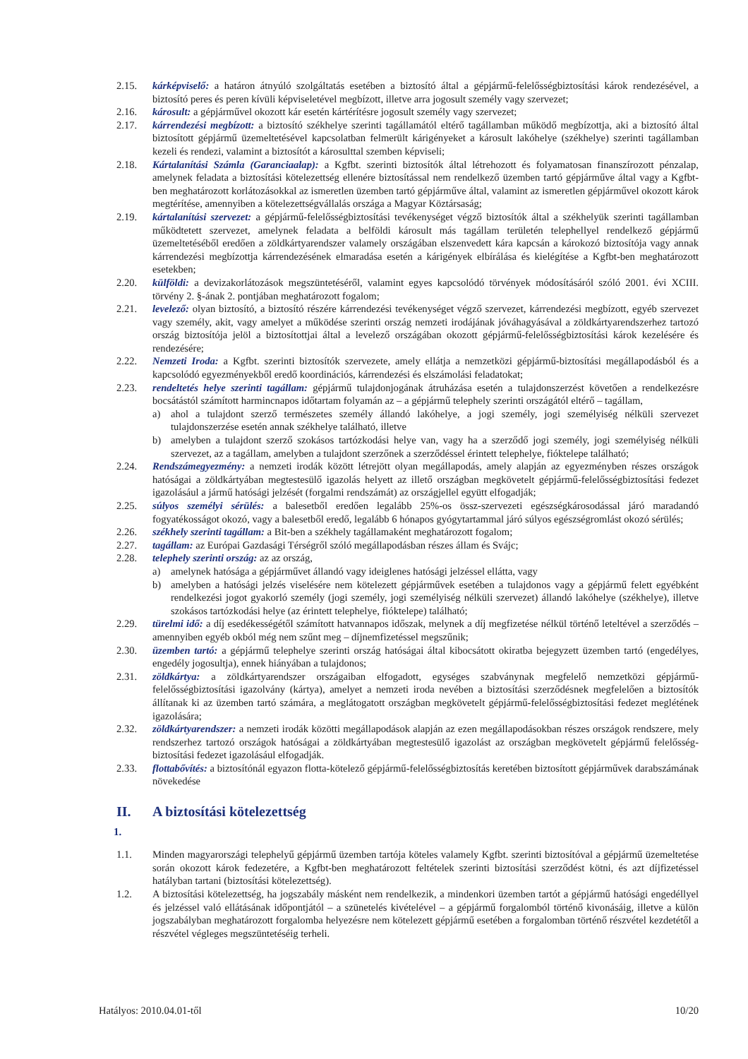2.15. kárképviselő: a határon átnyúló szolgáltatás esetében a biztosító által a gépjármű-felelősségbiztosítási károk rendezésével, a biztosító peres és peren kívüli képviseletével megbízott, illetve arra jogosult személy vagy szervezet;
2.16. károsult: a gépjárművel okozott kár esetén kártérítésre jogosult személy vagy szervezet;
2.17. kárrendezési megbízott: a biztosító székhelye szerinti tagállamától eltérő tagállamban működő megbízottja, aki a biztosító által biztosított gépjármű üzemeltetésével kapcsolatban felmerült kárigényeket a károsult lakóhelye (székhelye) szerinti tagállamban kezeli és rendezi, valamint a biztosítót a károsulttal szemben képviseli;
2.18. Kártalanítási Számla (Garanciaalap): a Kgfbt. szerinti biztosítók által létrehozott és folyamatosan finanszírozott pénzalap, amelynek feladata a biztosítási kötelezettség ellenére biztosítással nem rendelkező üzemben tartó gépjárműve által vagy a Kgfbt-ben meghatározott korlátozásokkal az ismeretlen üzemben tartó gépjárműve által, valamint az ismeretlen gépjárművel okozott károk megtérítése, amennyiben a kötelezettségvállalás országa a Magyar Köztársaság;
2.19. kártalanítási szervezet: a gépjármű-felelősségbiztosítási tevékenységet végző biztosítók által a székhelyük szerinti tagállamban működtetett szervezet, amelynek feladata a belföldi károsult más tagállam területén telephellyel rendelkező gépjármű üzemeltetéséből eredően a zöldkártyarendszer valamely országában elszenvedett kára kapcsán a károkozó biztosítója vagy annak kárrendezési megbízottja kárrendezésének elmaradása esetén a kárigények elbírálása és kielégítése a Kgfbt-ben meghatározott esetekben;
2.20. külföldi: a devizakorlátozások megszüntetéséről, valamint egyes kapcsolódó törvények módosításáról szóló 2001. évi XCIII. törvény 2. §-ának 2. pontjában meghatározott fogalom;
2.21. levelező: olyan biztosító, a biztosító részére kárrendezési tevékenységet végző szervezet, kárrendezési megbízott, egyéb szervezet vagy személy, akit, vagy amelyet a működése szerinti ország nemzeti irodájának jóváhagyásával a zöldkártyarendszerhez tartozó ország biztosítója jelöl a biztosítottjai által a levelező országában okozott gépjármű-felelősségbiztosítási károk kezelésére és rendezésére;
2.22. Nemzeti Iroda: a Kgfbt. szerinti biztosítók szervezete, amely ellátja a nemzetközi gépjármű-biztosítási megállapodásból és a kapcsolódó egyezményekből eredő koordinációs, kárrendezési és elszámolási feladatokat;
2.23. rendeltetés helye szerinti tagállam: gépjármű tulajdonjogának átruházása esetén a tulajdonszerzést követően a rendelkezésre bocsátástól számított harmincnapos időtartam folyamán az – a gépjármű telephely szerinti országától eltérő – tagállam,
a) ahol a tulajdont szerző természetes személy állandó lakóhelye, a jogi személy, jogi személyiség nélküli szervezet tulajdonszerzése esetén annak székhelye található, illetve
b) amelyben a tulajdont szerző szokásos tartózkodási helye van, vagy ha a szerződő jogi személy, jogi személyiség nélküli szervezet, az a tagállam, amelyben a tulajdont szerzőnek a szerződéssel érintett telephelye, fióktelepe található;
2.24. Rendszámegyezmény: a nemzeti irodák között létrejött olyan megállapodás, amely alapján az egyezményben részes országok hatóságai a zöldkártyában megtestesülő igazolás helyett az illető országban megkövetelt gépjármű-felelősségbiztosítási fedezet igazolásául a jármű hatósági jelzését (forgalmi rendszámát) az országjellel együtt elfogadják;
2.25. súlyos személyi sérülés: a balesetből eredően legalább 25%-os össz-szervezeti egészségkárosodással járó maradandó fogyatékosságot okozó, vagy a balesetből eredő, legalább 6 hónapos gyógytartammal járó súlyos egészségromlást okozó sérülés;
2.26. székhely szerinti tagállam: a Bit-ben a székhely tagállamaként meghatározott fogalom;
2.27. tagállam: az Európai Gazdasági Térségről szóló megállapodásban részes állam és Svájc;
2.28. telephely szerinti ország: az az ország,
a) amelynek hatósága a gépjárművet állandó vagy ideiglenes hatósági jelzéssel ellátta, vagy
b) amelyben a hatósági jelzés viselésére nem kötelezett gépjárművek esetében a tulajdonos vagy a gépjármű felett egyébként rendelkezési jogot gyakorló személy (jogi személy, jogi személyiség nélküli szervezet) állandó lakóhelye (székhelye), illetve szokásos tartózkodási helye (az érintett telephelye, fióktelepe) található;
2.29. türelmi idő: a díj esedékességétől számított hatvannapos időszak, melynek a díj megfizetése nélkül történő leteltével a szerződés – amennyiben egyéb okból még nem szűnt meg – díjnemfizetéssel megszűnik;
2.30. üzemben tartó: a gépjármű telephelye szerinti ország hatóságai által kibocsátott okiratba bejegyzett üzemben tartó (engedélyes, engedély jogosultja), ennek hiányában a tulajdonos;
2.31. zöldkártya: a zöldkártyarendszer országaiban elfogadott, egységes szabványnak megfelelő nemzetközi gépjármű-felelősségbiztosítási igazolvány (kártya), amelyet a nemzeti iroda nevében a biztosítási szerződésnek megfelelően a biztosítók állítanak ki az üzemben tartó számára, a meglátogatott országban megkövetelt gépjármű-felelősségbiztosítási fedezet meglétének igazolására;
2.32. zöldkártyarendszer: a nemzeti irodák közötti megállapodások alapján az ezen megállapodásokban részes országok rendszere, mely rendszerhez tartozó országok hatóságai a zöldkártyában megtestesülő igazolást az országban megkövetelt gépjármű felelősség-biztosítási fedezet igazolásául elfogadják.
2.33. flottabővítés: a biztosítónál egyazon flotta-kötelező gépjármű-felelősségbiztosítás keretében biztosított gépjárművek darabszámának növekedése
II. A biztosítási kötelezettség
1.
1.1. Minden magyarországi telephelyű gépjármű üzemben tartója köteles valamely Kgfbt. szerinti biztosítóval a gépjármű üzemeltetése során okozott károk fedezetére, a Kgfbt-ben meghatározott feltételek szerinti biztosítási szerződést kötni, és azt díjfizetéssel hatályban tartani (biztosítási kötelezettség).
1.2. A biztosítási kötelezettség, ha jogszabály másként nem rendelkezik, a mindenkori üzemben tartót a gépjármű hatósági engedéllyel és jelzéssel való ellátásának időpontjától – a szünetelés kivételével – a gépjármű forgalomból történő kivonásáig, illetve a külön jogszabályban meghatározott forgalomba helyezésre nem kötelezett gépjármű esetében a forgalomban történő részvétel kezdetétől a részvétel végleges megszüntetéséig terheli.
Hatályos: 2010.04.01-től 10/20